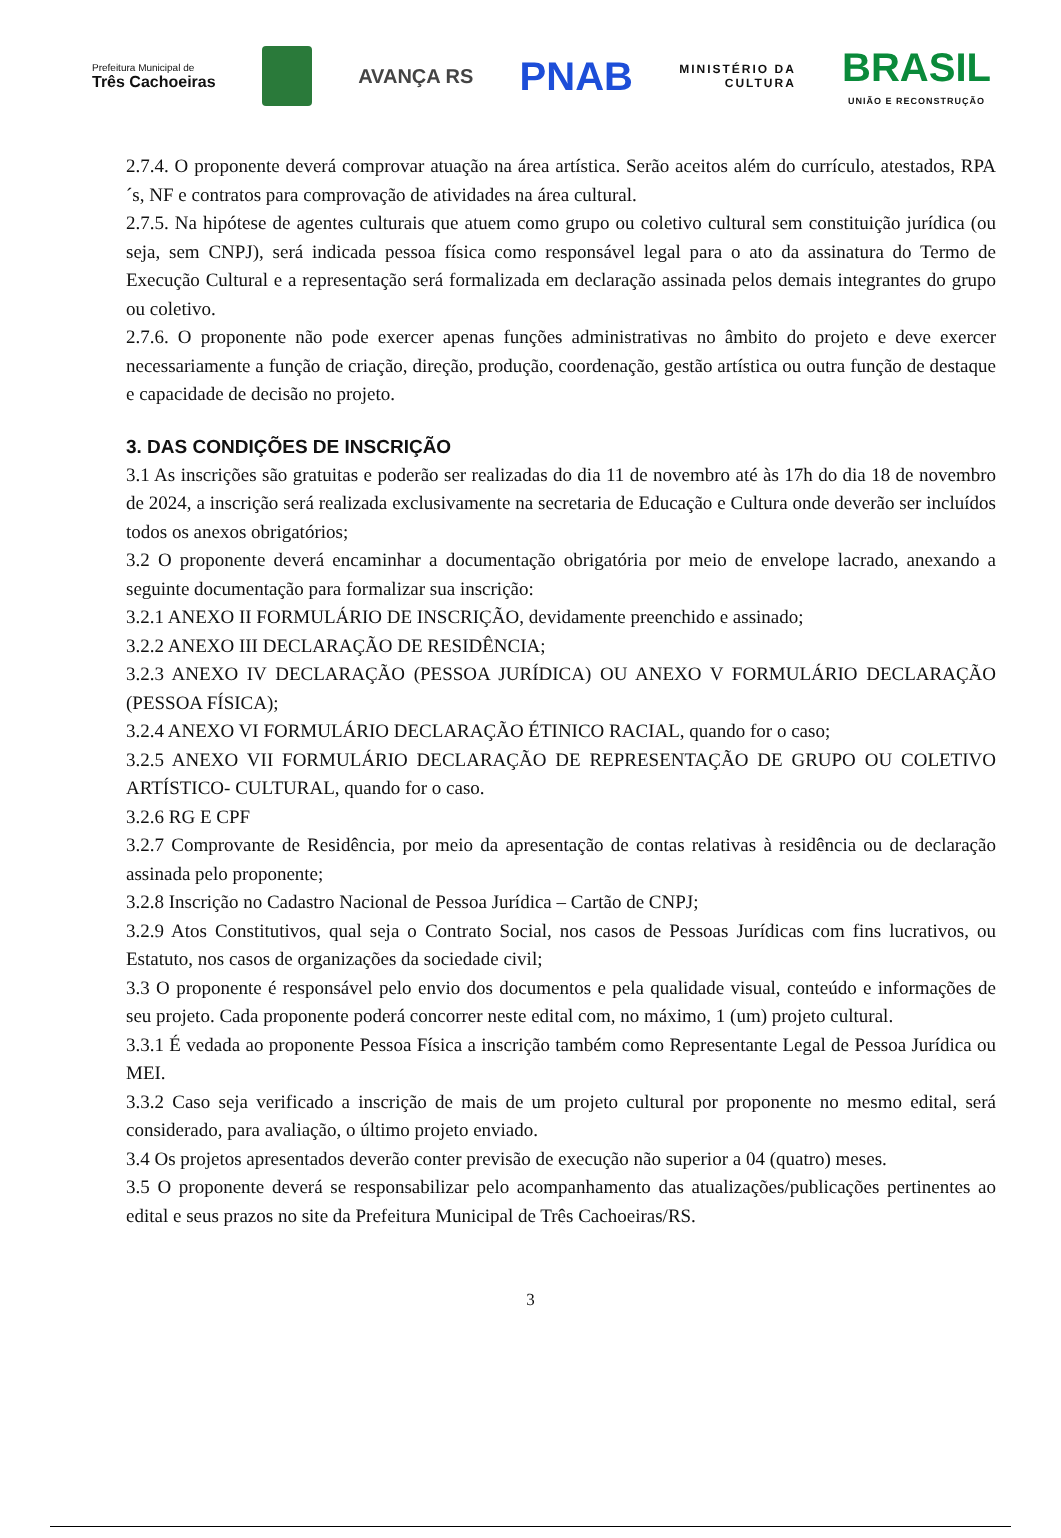Prefeitura Municipal de
Três Cachoeiras
AVANÇA RS
PNAB
MINISTÉRIO DA
CULTURA
BRASIL
UNIÃO E RECONSTRUÇÃO
2.7.4. O proponente deverá comprovar atuação na área artística. Serão aceitos além do currículo, atestados, RPA´s, NF e contratos para comprovação de atividades na área cultural.
2.7.5. Na hipótese de agentes culturais que atuem como grupo ou coletivo cultural sem constituição jurídica (ou seja, sem CNPJ), será indicada pessoa física como responsável legal para o ato da assinatura do Termo de Execução Cultural e a representação será formalizada em declaração assinada pelos demais integrantes do grupo ou coletivo.
2.7.6. O proponente não pode exercer apenas funções administrativas no âmbito do projeto e deve exercer necessariamente a função de criação, direção, produção, coordenação, gestão artística ou outra função de destaque e capacidade de decisão no projeto.
3. DAS CONDIÇÕES DE INSCRIÇÃO
3.1 As inscrições são gratuitas e poderão ser realizadas do dia 11 de novembro até às 17h do dia 18 de novembro de 2024, a inscrição será realizada exclusivamente na secretaria de Educação e Cultura onde deverão ser incluídos todos os anexos obrigatórios;
3.2 O proponente deverá encaminhar a documentação obrigatória por meio de envelope lacrado, anexando a seguinte documentação para formalizar sua inscrição:
3.2.1 ANEXO II FORMULÁRIO DE INSCRIÇÃO, devidamente preenchido e assinado;
3.2.2 ANEXO III DECLARAÇÃO DE RESIDÊNCIA;
3.2.3 ANEXO IV DECLARAÇÃO (PESSOA JURÍDICA) OU ANEXO V FORMULÁRIO DECLARAÇÃO (PESSOA FÍSICA);
3.2.4 ANEXO VI FORMULÁRIO DECLARAÇÃO ÉTINICO RACIAL, quando for o caso;
3.2.5 ANEXO VII FORMULÁRIO DECLARAÇÃO DE REPRESENTAÇÃO DE GRUPO OU COLETIVO ARTÍSTICO- CULTURAL, quando for o caso.
3.2.6 RG E CPF
3.2.7 Comprovante de Residência, por meio da apresentação de contas relativas à residência ou de declaração assinada pelo proponente;
3.2.8 Inscrição no Cadastro Nacional de Pessoa Jurídica – Cartão de CNPJ;
3.2.9 Atos Constitutivos, qual seja o Contrato Social, nos casos de Pessoas Jurídicas com fins lucrativos, ou Estatuto, nos casos de organizações da sociedade civil;
3.3 O proponente é responsável pelo envio dos documentos e pela qualidade visual, conteúdo e informações de seu projeto. Cada proponente poderá concorrer neste edital com, no máximo, 1 (um) projeto cultural.
3.3.1 É vedada ao proponente Pessoa Física a inscrição também como Representante Legal de Pessoa Jurídica ou MEI.
3.3.2 Caso seja verificado a inscrição de mais de um projeto cultural por proponente no mesmo edital, será considerado, para avaliação, o último projeto enviado.
3.4 Os projetos apresentados deverão conter previsão de execução não superior a 04 (quatro) meses.
3.5 O proponente deverá se responsabilizar pelo acompanhamento das atualizações/publicações pertinentes ao edital e seus prazos no site da Prefeitura Municipal de Três Cachoeiras/RS.
3